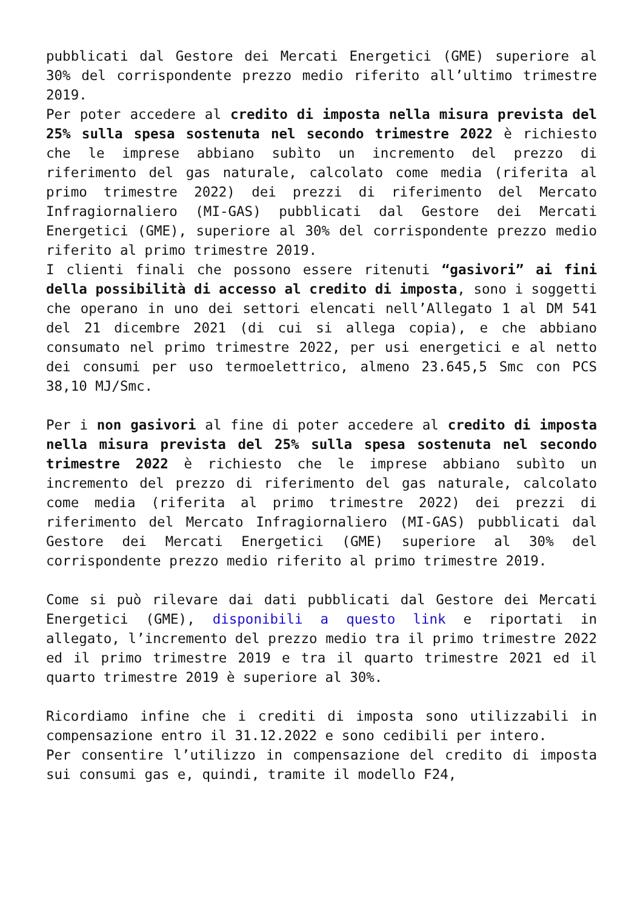pubblicati dal Gestore dei Mercati Energetici (GME) superiore al 30% del corrispondente prezzo medio riferito all’ultimo trimestre 2019.
Per poter accedere al credito di imposta nella misura prevista del 25% sulla spesa sostenuta nel secondo trimestre 2022 è richiesto che le imprese abbiano subìto un incremento del prezzo di riferimento del gas naturale, calcolato come media (riferita al primo trimestre 2022) dei prezzi di riferimento del Mercato Infragiornaliero (MI-GAS) pubblicati dal Gestore dei Mercati Energetici (GME), superiore al 30% del corrispondente prezzo medio riferito al primo trimestre 2019.
I clienti finali che possono essere ritenuti “gasivori” ai fini della possibilità di accesso al credito di imposta, sono i soggetti che operano in uno dei settori elencati nell’Allegato 1 al DM 541 del 21 dicembre 2021 (di cui si allega copia), e che abbiano consumato nel primo trimestre 2022, per usi energetici e al netto dei consumi per uso termoelettrico, almeno 23.645,5 Smc con PCS 38,10 MJ/Smc.
Per i non gasivori al fine di poter accedere al credito di imposta nella misura prevista del 25% sulla spesa sostenuta nel secondo trimestre 2022 è richiesto che le imprese abbiano subìto un incremento del prezzo di riferimento del gas naturale, calcolato come media (riferita al primo trimestre 2022) dei prezzi di riferimento del Mercato Infragiornaliero (MI-GAS) pubblicati dal Gestore dei Mercati Energetici (GME) superiore al 30% del corrispondente prezzo medio riferito al primo trimestre 2019.
Come si può rilevare dai dati pubblicati dal Gestore dei Mercati Energetici (GME), disponibili a questo link e riportati in allegato, l’incremento del prezzo medio tra il primo trimestre 2022 ed il primo trimestre 2019 e tra il quarto trimestre 2021 ed il quarto trimestre 2019 è superiore al 30%.
Ricordiamo infine che i crediti di imposta sono utilizzabili in compensazione entro il 31.12.2022 e sono cedibili per intero.
Per consentire l’utilizzo in compensazione del credito di imposta sui consumi gas e, quindi, tramite il modello F24,